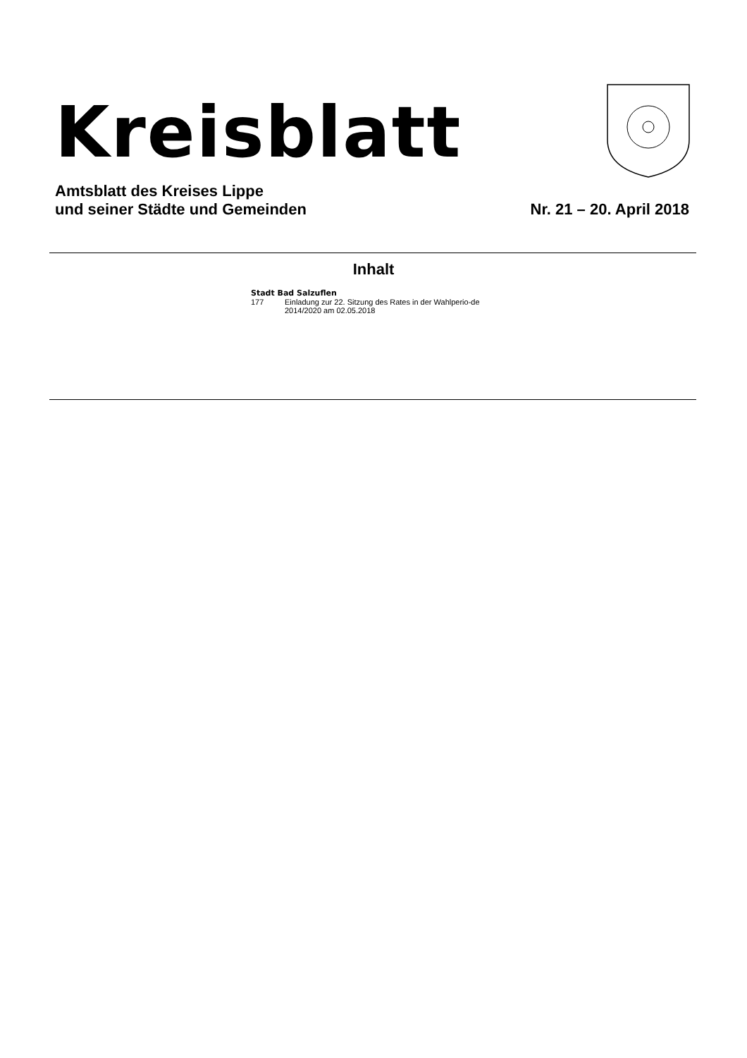Kreisblatt
Amtsblatt des Kreises Lippe
und seiner Städte und Gemeinden
Nr. 21 – 20. April 2018
Inhalt
Stadt Bad Salzuflen
177 Einladung zur 22. Sitzung des Rates in der Wahlperio-de 2014/2020 am 02.05.2018